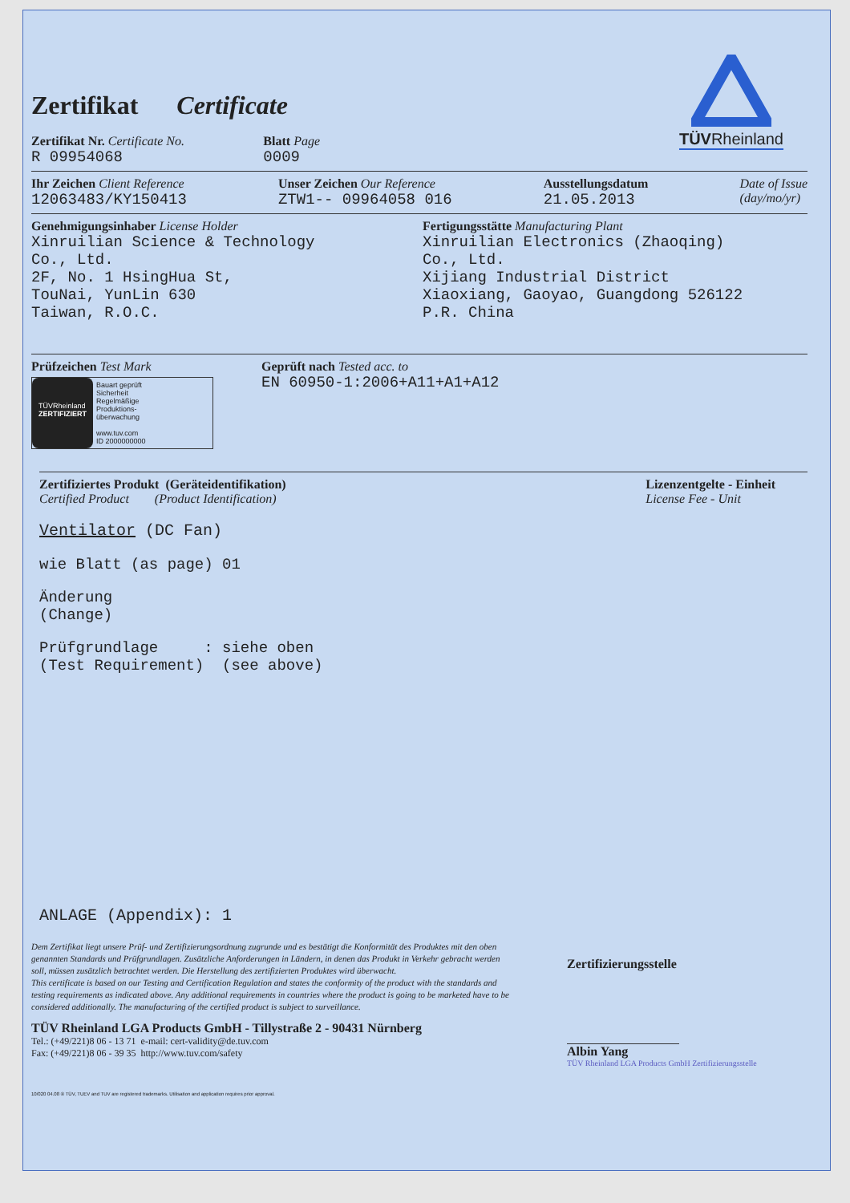Zertifikat Certificate
TÜVRheinland
Zertifikat Nr. Certificate No.
R 09954068
Blatt Page
0009
Ihr Zeichen Client Reference
12063483/KY150413
Unser Zeichen Our Reference
ZTW1-- 09964058 016
Ausstellungsdatum
21.05.2013
Date of Issue
(day/mo/yr)
Genehmigungsinhaber License Holder
Xinruilian Science & Technology
Co., Ltd.
2F, No. 1 HsingHua St,
TouNai, YunLin 630
Taiwan, R.O.C.
Fertigungsstätte Manufacturing Plant
Xinruilian Electronics (Zhaoqing)
Co., Ltd.
Xijiang Industrial District
Xiaoxiang, Gaoyao, Guangdong 526122
P.R. China
Prüfzeichen Test Mark
TÜVRheinland
ZERTIFIZIERT
Bauart geprüft
Sicherheit
Regelmäßige
Produktions-
überwachung
www.tuv.com
ID 2000000000
Geprüft nach Tested acc. to
EN 60950-1:2006+A11+A1+A12
Zertifiziertes Produkt (Geräteidentifikation)
Certified Product (Product Identification)
Lizenzentgelte - Einheit
License Fee - Unit
Ventilator (DC Fan)
wie Blatt (as page) 01
Änderung
(Change)
Prüfgrundlage : siehe oben
(Test Requirement) (see above)
ANLAGE (Appendix): 1
Dem Zertifikat liegt unsere Prüf- und Zertifizierungsordnung zugrunde und es bestätigt die Konformität des Produktes mit den oben genannten Standards und Prüfgrundlagen. Zusätzliche Anforderungen in Ländern, in denen das Produkt in Verkehr gebracht werden soll, müssen zusätzlich betrachtet werden. Die Herstellung des zertifizierten Produktes wird überwacht.
This certificate is based on our Testing and Certification Regulation and states the conformity of the product with the standards and testing requirements as indicated above. Any additional requirements in countries where the product is going to be marketed have to be considered additionally. The manufacturing of the certified product is subject to surveillance.
TÜV Rheinland LGA Products GmbH - Tillystraße 2 - 90431 Nürnberg
Tel.: (+49/221)8 06 - 13 71 e-mail: cert-validity@de.tuv.com
Fax: (+49/221)8 06 - 39 35 http://www.tuv.com/safety
Zertifizierungsstelle
Albin Yang
TÜV Rheinland LGA Products GmbH Zertifizierungsstelle
10/020 04.08 ® TÜV, TUEV and TUV are registered trademarks. Utilisation and application requires prior approval.